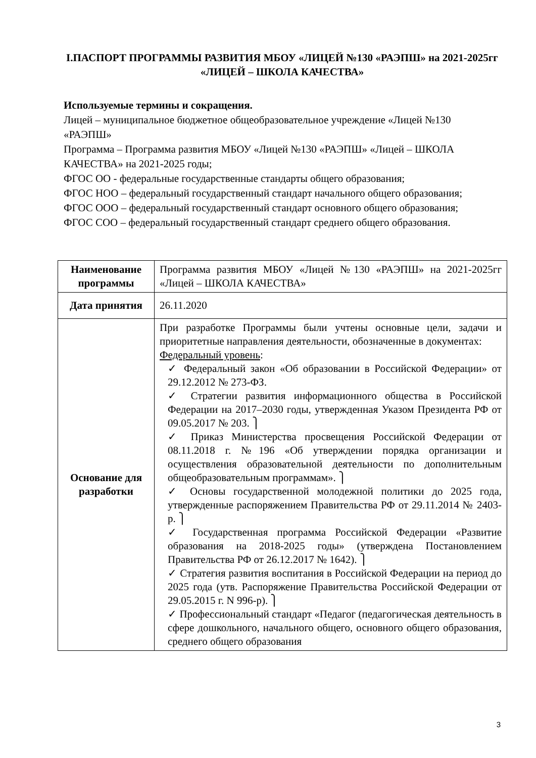I.ПАСПОРТ ПРОГРАММЫ РАЗВИТИЯ МБОУ «ЛИЦЕЙ №130 «РАЭПШ» на 2021-2025гг «ЛИЦЕЙ – ШКОЛА КАЧЕСТВА»
Используемые термины и сокращения.
Лицей – муниципальное бюджетное общеобразовательное учреждение «Лицей №130 «РАЭПШ»
Программа – Программа развития МБОУ «Лицей №130 «РАЭПШ» «Лицей – ШКОЛА КАЧЕСТВА» на 2021-2025 годы;
ФГОС ОО - федеральные государственные стандарты общего образования;
ФГОС НОО – федеральный государственный стандарт начального общего образования;
ФГОС ООО – федеральный государственный стандарт основного общего образования;
ФГОС СОО – федеральный государственный стандарт среднего общего образования.
| Наименование программы | Программа развития МБОУ «Лицей №130 «РАЭПШ» на 2021-2025гг «Лицей – ШКОЛА КАЧЕСТВА» |
| Дата принятия | 26.11.2020 |
| Основание для разработки | При разработке Программы были учтены основные цели, задачи и приоритетные направления деятельности, обозначенные в документах: Федеральный уровень : ✓ Федеральный закон «Об образовании в Российской Федерации» от 29.12.2012 № 273-ФЗ. ✓ Стратегии развития информационного общества в Российской Федерации на 2017–2030 годы, утвержденная Указом Президента РФ от 09.05.2017 № 203. ⎫ ✓ Приказ Министерства просвещения Российской Федерации от 08.11.2018 г. №196 «Об утверждении порядка организации и осуществления образовательной деятельности по дополнительным общеобразовательным программам». ⎫ ✓ Основы государственной молодежной политики до 2025 года, утвержденные распоряжением Правительства РФ от 29.11.2014 № 2403-р. ⎫ ✓ Государственная программа Российской Федерации «Развитие образования на 2018-2025 годы» (утверждена Постановлением Правительства РФ от 26.12.2017 № 1642). ⎫ ✓ Стратегия развития воспитания в Российской Федерации на период до 2025 года (утв. Распоряжение Правительства Российской Федерации от 29.05.2015 г. N 996-р). ⎫ ✓ Профессиональный стандарт «Педагог (педагогическая деятельность в сфере дошкольного, начального общего, основного общего образования, среднего общего образования |
3